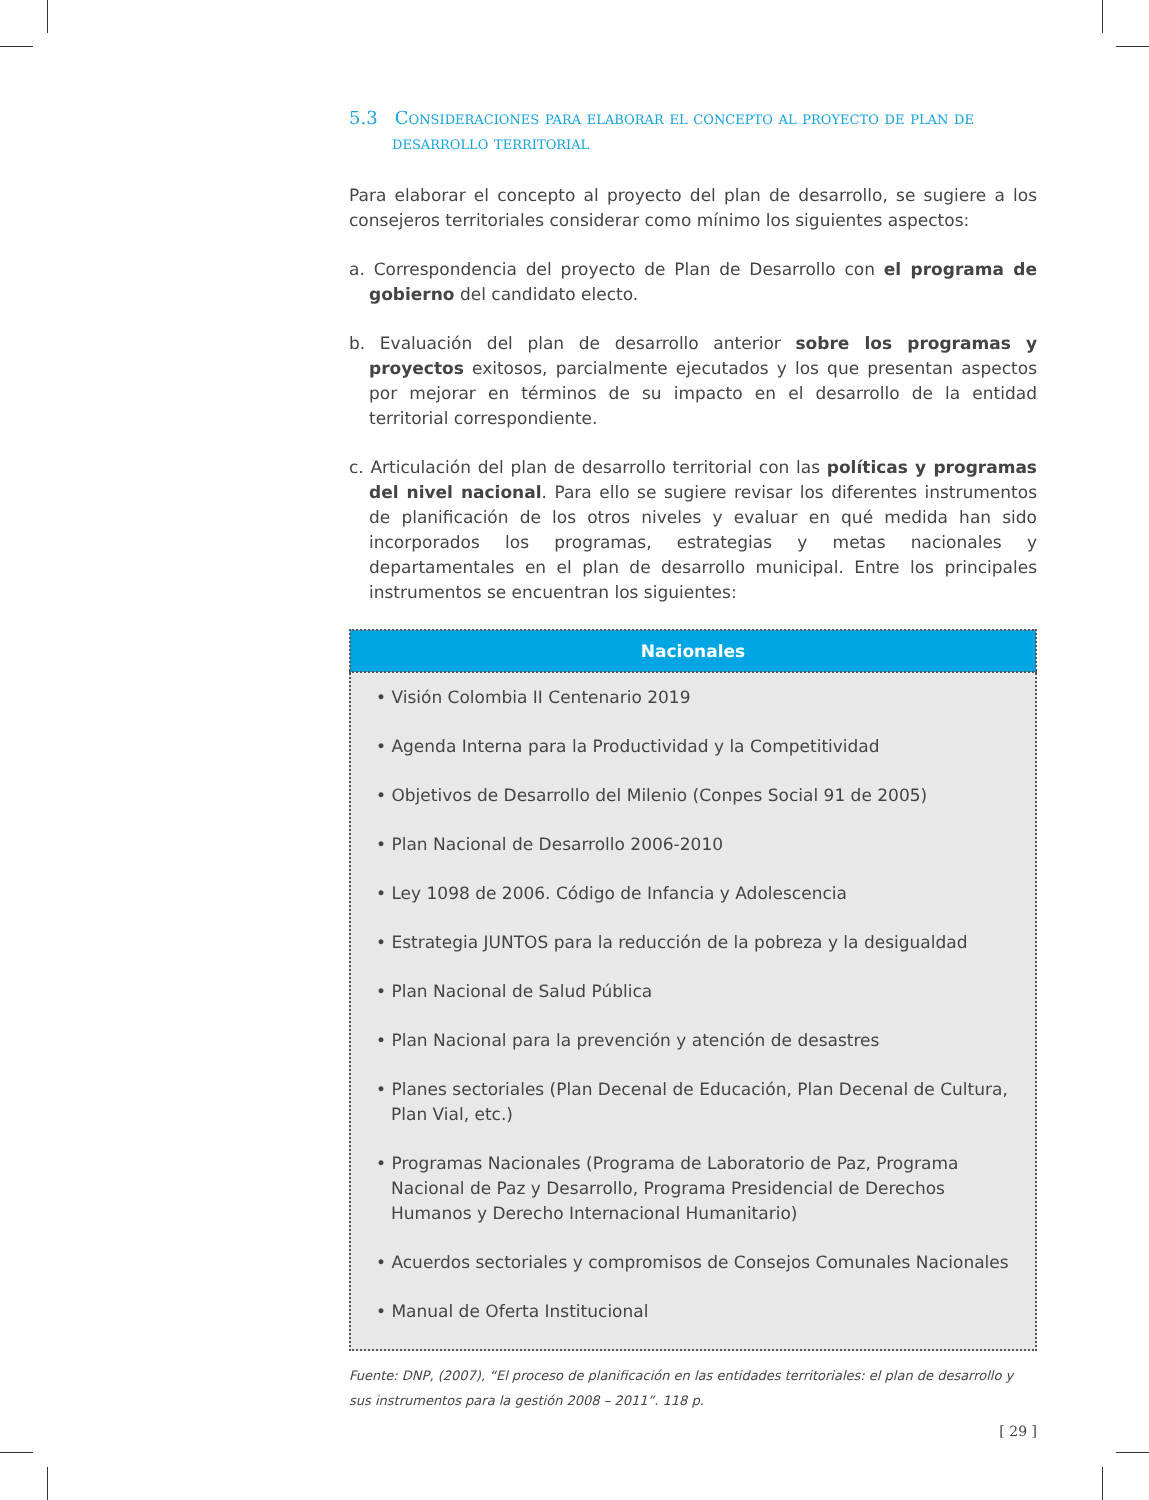5.3 Consideraciones para elaborar el concepto al proyecto de plan de desarrollo territorial
Para elaborar el concepto al proyecto del plan de desarrollo, se sugiere a los consejeros territoriales considerar como mínimo los siguientes aspectos:
a. Correspondencia del proyecto de Plan de Desarrollo con el programa de gobierno del candidato electo.
b. Evaluación del plan de desarrollo anterior sobre los programas y proyectos exitosos, parcialmente ejecutados y los que presentan aspectos por mejorar en términos de su impacto en el desarrollo de la entidad territorial correspondiente.
c. Articulación del plan de desarrollo territorial con las políticas y programas del nivel nacional. Para ello se sugiere revisar los diferentes instrumentos de planificación de los otros niveles y evaluar en qué medida han sido incorporados los programas, estrategias y metas nacionales y departamentales en el plan de desarrollo municipal. Entre los principales instrumentos se encuentran los siguientes:
| Nacionales |
| --- |
| • Visión Colombia II Centenario 2019 • Agenda Interna para la Productividad y la Competitividad • Objetivos de Desarrollo del Milenio (Conpes Social 91 de 2005) • Plan Nacional de Desarrollo 2006-2010 • Ley 1098 de 2006. Código de Infancia y Adolescencia • Estrategia JUNTOS para la reducción de la pobreza y la desigualdad • Plan Nacional de Salud Pública • Plan Nacional para la prevención y atención de desastres • Planes sectoriales (Plan Decenal de Educación, Plan Decenal de Cultura, Plan Vial, etc.) • Programas Nacionales (Programa de Laboratorio de Paz, Programa Nacional de Paz y Desarrollo, Programa Presidencial de Derechos Humanos y Derecho Internacional Humanitario) • Acuerdos sectoriales y compromisos de Consejos Comunales Nacionales • Manual de Oferta Institucional |
Fuente: DNP, (2007), “El proceso de planificación en las entidades territoriales: el plan de desarrollo y sus instrumentos para la gestión 2008 – 2011”. 118 p.
[ 29 ]